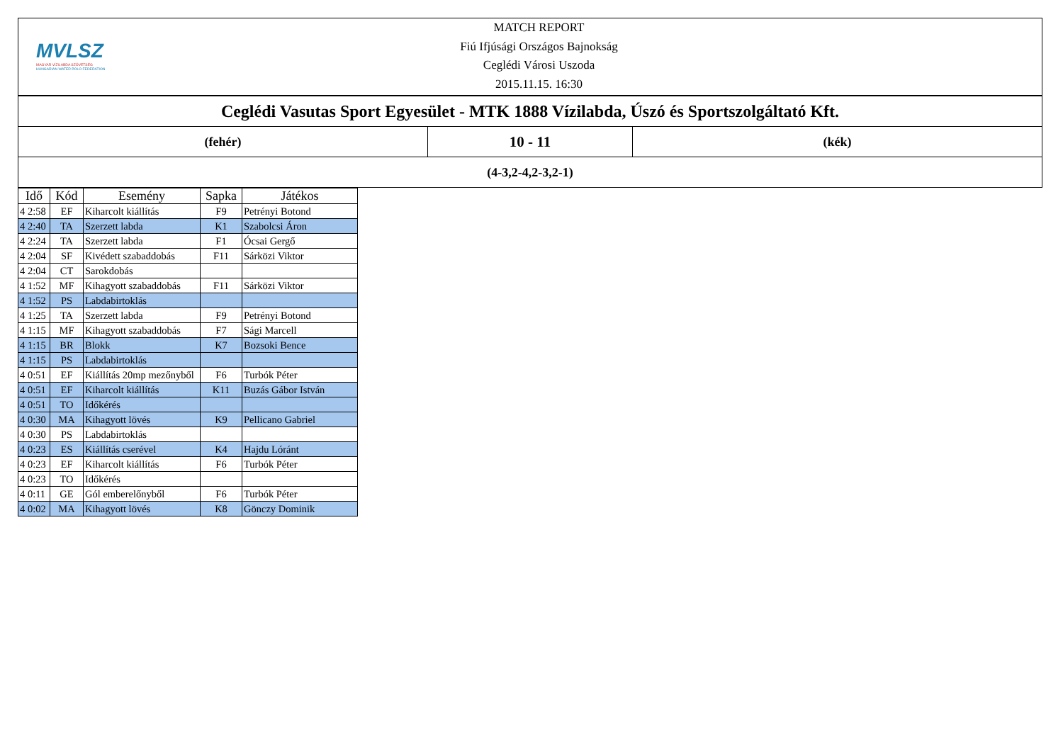MVLSZ
MAGYAR VÍZILABDA SZÖVETSÉG
HUNGARIAN WATER POLO FEDERATION
MATCH REPORT
Fiú Ifjúsági Országos Bajnokság
Ceglédi Városi Uszoda
2015.11.15. 16:30
Ceglédi Vasutas Sport Egyesület - MTK 1888 Vízilabda, Úszó és Sportszolgáltató Kft.
(fehér)
10 - 11
(kék)
(4-3,2-4,2-3,2-1)
| Idő | Kód | Esemény | Sapka | Játékos |
| --- | --- | --- | --- | --- |
| 4 2:58 | EF | Kiharcolt kiállítás | F9 | Petrényi Botond |
| 4 2:40 | TA | Szerzett labda | K1 | Szabolcsi Áron |
| 4 2:24 | TA | Szerzett labda | F1 | Ócsai Gergő |
| 4 2:04 | SF | Kivédett szabaddobás | F11 | Sárközi Viktor |
| 4 2:04 | CT | Sarokdobás | | |
| 4 1:52 | MF | Kihagyott szabaddobás | F11 | Sárközi Viktor |
| 4 1:52 | PS | Labdabirtoklás | | |
| 4 1:25 | TA | Szerzett labda | F9 | Petrényi Botond |
| 4 1:15 | MF | Kihagyott szabaddobás | F7 | Sági Marcell |
| 4 1:15 | BR | Blokk | K7 | Bozsoki Bence |
| 4 1:15 | PS | Labdabirtoklás | | |
| 4 0:51 | EF | Kiállítás 20mp mezőnyből | F6 | Turbók Péter |
| 4 0:51 | EF | Kiharcolt kiállítás | K11 | Buzás Gábor István |
| 4 0:51 | TO | Időkérés | | |
| 4 0:30 | MA | Kihagyott lövés | K9 | Pellicano Gabriel |
| 4 0:30 | PS | Labdabirtoklás | | |
| 4 0:23 | ES | Kiállítás cserével | K4 | Hajdu Lóránt |
| 4 0:23 | EF | Kiharcolt kiállítás | F6 | Turbók Péter |
| 4 0:23 | TO | Időkérés | | |
| 4 0:11 | GE | Gól emberelőnyből | F6 | Turbók Péter |
| 4 0:02 | MA | Kihagyott lövés | K8 | Gönczy Dominik |